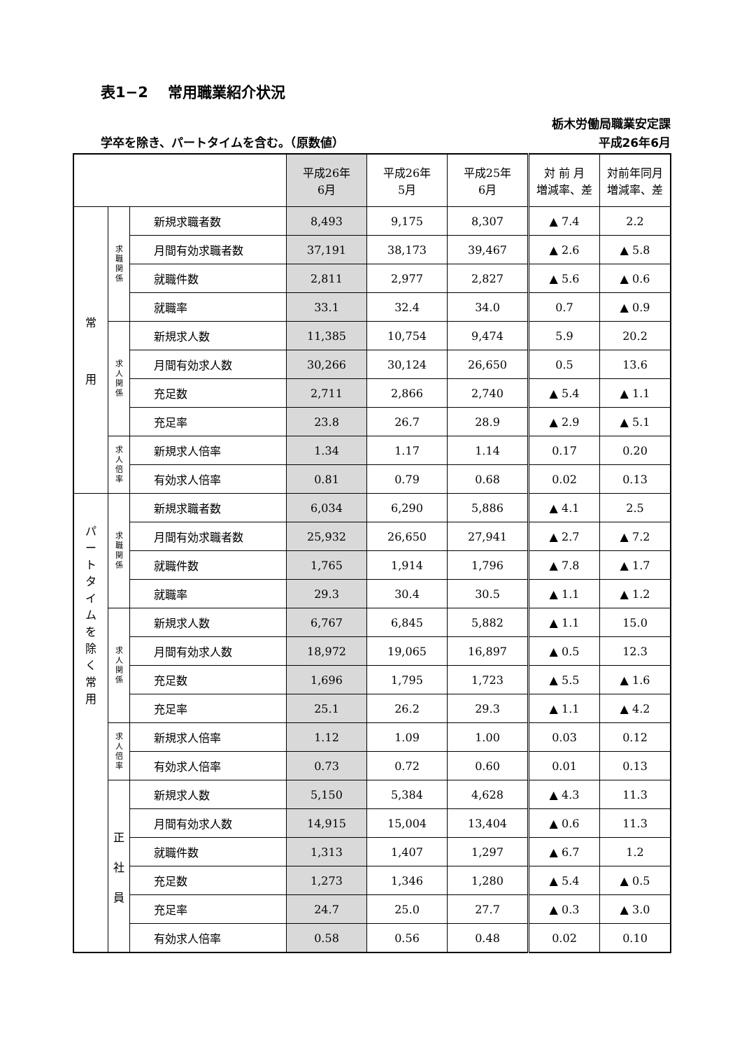表1−2　 常用職業紹介状況
栃木労働局職業安定課
学卒を除き、パートタイムを含む。（原数値） 平成26年6月
| | | | 平成26年 6月 | 平成26年 5月 | 平成25年 6月 | 対 前 月 増減率、差 | 対前年同月 増減率、差 |
| --- | --- | --- | --- | --- | --- | --- | --- |
| 常 用 | 求 職 関 係 | 新規求職者数 | 8,493 | 9,175 | 8,307 | ▲ 7.4 | 2.2 |
| | | 月間有効求職者数 | 37,191 | 38,173 | 39,467 | ▲ 2.6 | ▲ 5.8 |
| | | 就職件数 | 2,811 | 2,977 | 2,827 | ▲ 5.6 | ▲ 0.6 |
| | | 就職率 | 33.1 | 32.4 | 34.0 | 0.7 | ▲ 0.9 |
| | 求 人 関 係 | 新規求人数 | 11,385 | 10,754 | 9,474 | 5.9 | 20.2 |
| | | 月間有効求人数 | 30,266 | 30,124 | 26,650 | 0.5 | 13.6 |
| | | 充足数 | 2,711 | 2,866 | 2,740 | ▲ 5.4 | ▲ 1.1 |
| | | 充足率 | 23.8 | 26.7 | 28.9 | ▲ 2.9 | ▲ 5.1 |
| | 求 人 倍 率 | 新規求人倍率 | 1.34 | 1.17 | 1.14 | 0.17 | 0.20 |
| | | 有効求人倍率 | 0.81 | 0.79 | 0.68 | 0.02 | 0.13 |
| パ ー ト タ イ ム を 除 く 常 用 | 求 職 関 係 | 新規求職者数 | 6,034 | 6,290 | 5,886 | ▲ 4.1 | 2.5 |
| | | 月間有効求職者数 | 25,932 | 26,650 | 27,941 | ▲ 2.7 | ▲ 7.2 |
| | | 就職件数 | 1,765 | 1,914 | 1,796 | ▲ 7.8 | ▲ 1.7 |
| | | 就職率 | 29.3 | 30.4 | 30.5 | ▲ 1.1 | ▲ 1.2 |
| | 求 人 関 係 | 新規求人数 | 6,767 | 6,845 | 5,882 | ▲ 1.1 | 15.0 |
| | | 月間有効求人数 | 18,972 | 19,065 | 16,897 | ▲ 0.5 | 12.3 |
| | | 充足数 | 1,696 | 1,795 | 1,723 | ▲ 5.5 | ▲ 1.6 |
| | | 充足率 | 25.1 | 26.2 | 29.3 | ▲ 1.1 | ▲ 4.2 |
| | 求 人 倍 率 | 新規求人倍率 | 1.12 | 1.09 | 1.00 | 0.03 | 0.12 |
| | | 有効求人倍率 | 0.73 | 0.72 | 0.60 | 0.01 | 0.13 |
| | 正 社 員 | 新規求人数 | 5,150 | 5,384 | 4,628 | ▲ 4.3 | 11.3 |
| | | 月間有効求人数 | 14,915 | 15,004 | 13,404 | ▲ 0.6 | 11.3 |
| | | 就職件数 | 1,313 | 1,407 | 1,297 | ▲ 6.7 | 1.2 |
| | | 充足数 | 1,273 | 1,346 | 1,280 | ▲ 5.4 | ▲ 0.5 |
| | | 充足率 | 24.7 | 25.0 | 27.7 | ▲ 0.3 | ▲ 3.0 |
| | | 有効求人倍率 | 0.58 | 0.56 | 0.48 | 0.02 | 0.10 |